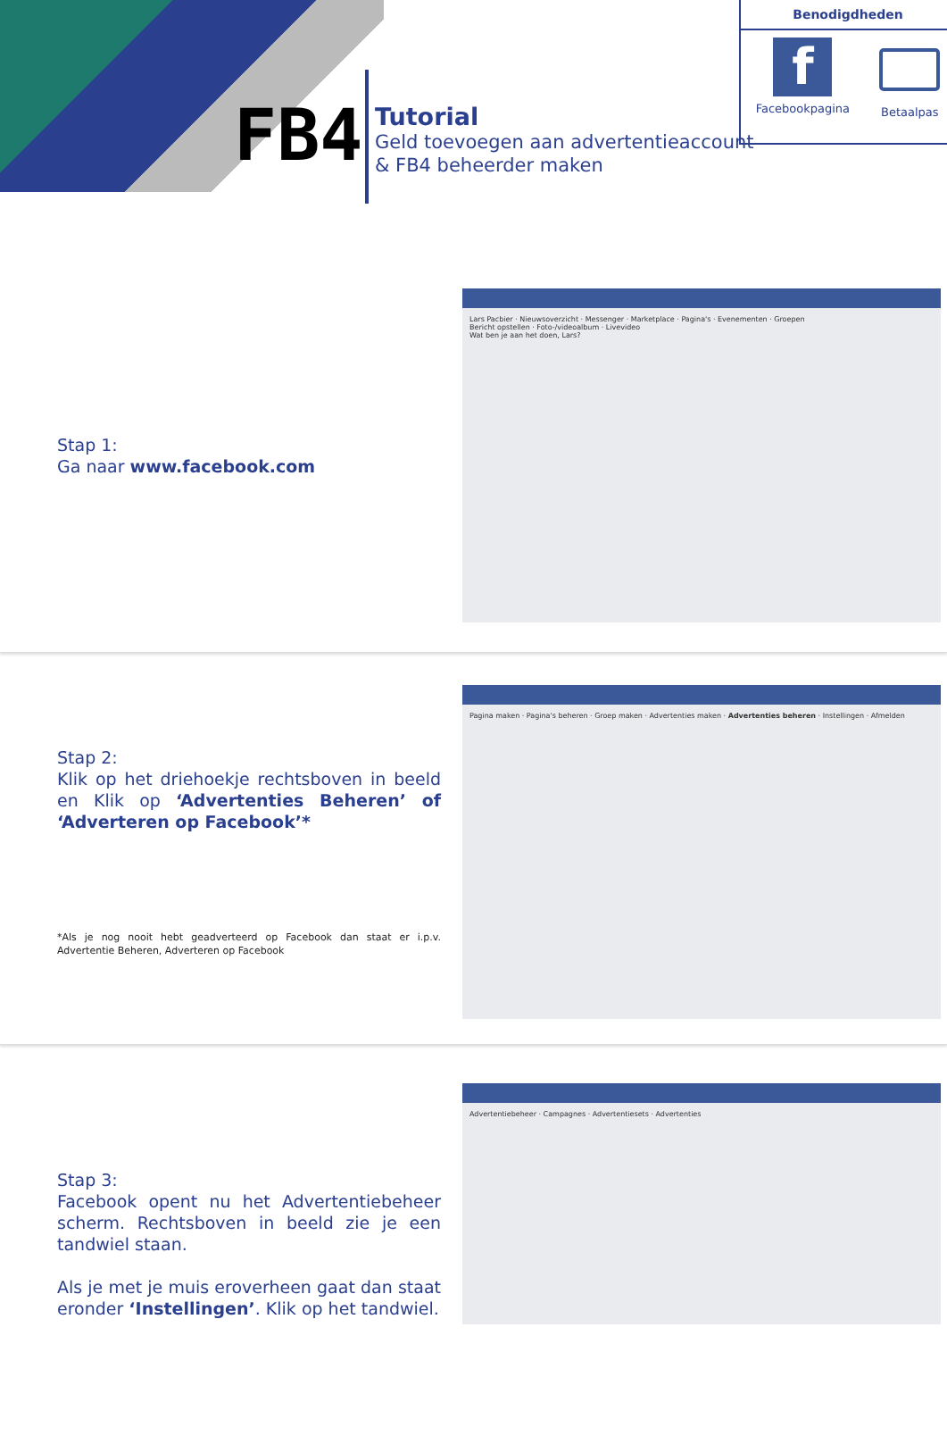FB4
Tutorial
Geld toevoegen aan advertentieaccount
& FB4 beheerder maken
Benodigdheden
f
Facebookpagina
Betaalpas
Stap 1:
Ga naar www.facebook.com
Lars Pacbier · Nieuwsoverzicht · Messenger · Marketplace · Pagina's · Evenementen · Groepen
Bericht opstellen · Foto-/videoalbum · Livevideo
Wat ben je aan het doen, Lars?
Stap 2:
Klik op het driehoekje rechtsboven in beeld en Klik op ‘Advertenties Beheren’ of ‘Adverteren op Facebook’*
*Als je nog nooit hebt geadverteerd op Facebook dan staat er i.p.v. Advertentie Beheren, Adverteren op Facebook
Pagina maken · Pagina's beheren · Groep maken · Advertenties maken · Advertenties beheren · Instellingen · Afmelden
Stap 3:
Facebook opent nu het Advertentiebeheer scherm. Rechtsboven in beeld zie je een tandwiel staan.
Als je met je muis eroverheen gaat dan staat eronder ‘Instellingen’. Klik op het tandwiel.
Advertentiebeheer · Campagnes · Advertentiesets · Advertenties